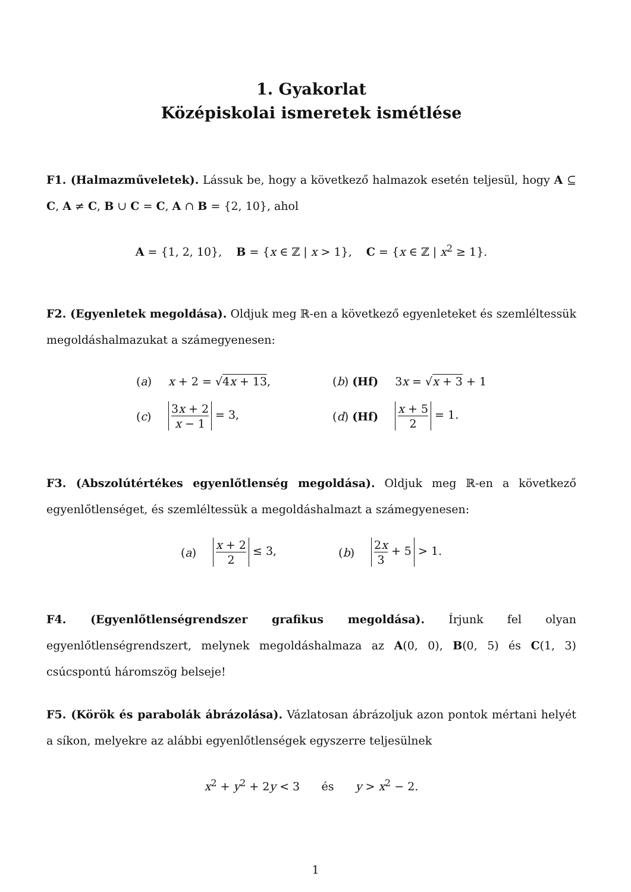1. Gyakorlat
Középiskolai ismeretek ismétlése
F1. (Halmazműveletek). Lássuk be, hogy a következő halmazok esetén teljesül, hogy A ⊆ C, A ≠ C, B ∪ C = C, A ∩ B = {2, 10}, ahol
A = {1, 2, 10}, B = {x ∈ ℤ | x > 1}, C = {x ∈ ℤ | x<sup>2</sup> ≥ 1}.
F2. (Egyenletek megoldása). Oldjuk meg ℝ-en a következő egyenleteket és szemléltessük megoldáshalmazukat a számegyenesen:
| ( a ) | x + 2 = √ 4 x + 13 , | ( b ) (Hf) | 3 x = √ x + 3 + 1 |
| ( c ) | 3 x + 2 x − 1 = 3, | ( d ) (Hf) | x + 5 2 = 1. |
F3. (Abszolútértékes egyenlőtlenség megoldása). Oldjuk meg ℝ-en a következő egyenlőtlenséget, és szemléltessük a megoldáshalmazt a számegyenesen:
| ( a ) | x + 2 2 ≤ 3, | ( b ) | 2 x 3 + 5 > 1. |
F4. (Egyenlőtlenségrendszer grafikus megoldása). Írjunk fel olyan egyenlőtlenségrendszert, melynek megoldáshalmaza az A(0, 0), B(0, 5) és C(1, 3) csúcspontú háromszög belseje!
F5. (Körök és parabolák ábrázolása). Vázlatosan ábrázoljuk azon pontok mértani helyét a síkon, melyekre az alábbi egyenlőtlenségek egyszerre teljesülnek
x<sup>2</sup> + y<sup>2</sup> + 2y < 3 és y > x<sup>2</sup> − 2.
1